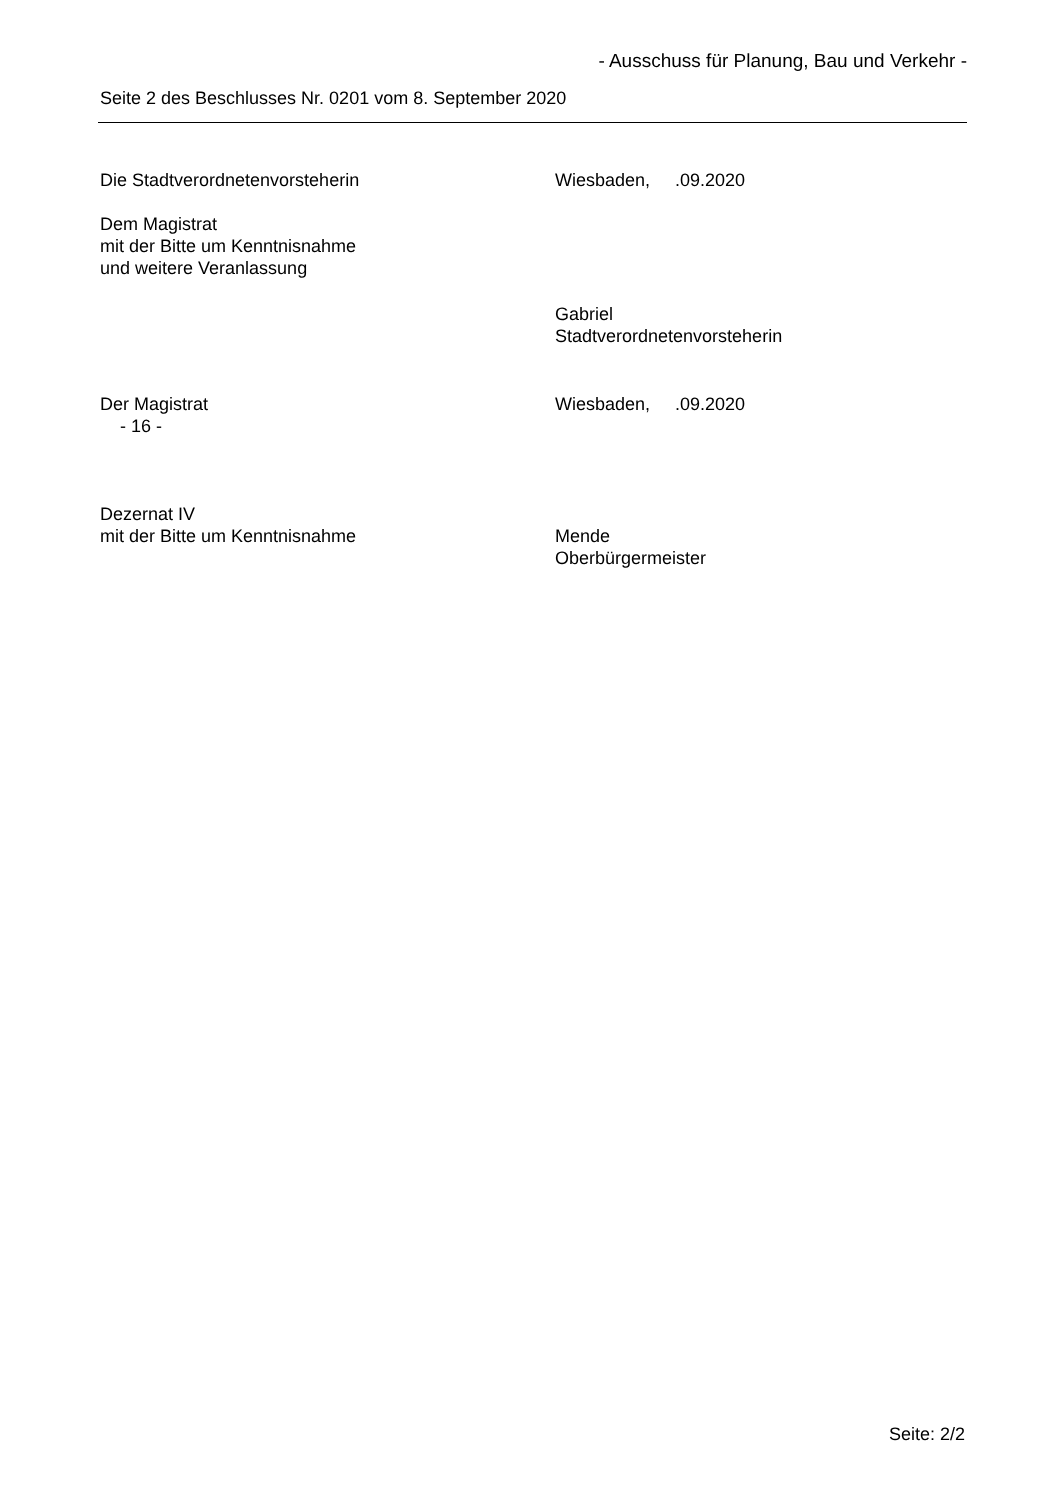- Ausschuss für Planung, Bau und Verkehr -
Seite 2 des Beschlusses Nr. 0201 vom 8. September 2020
Die Stadtverordnetenvorsteherin Wiesbaden, .09.2020
Dem Magistrat
mit der Bitte um Kenntnisnahme
und weitere Veranlassung
Gabriel
Stadtverordnetenvorsteherin
Der Magistrat
- 16 -
Wiesbaden, .09.2020
Dezernat IV
mit der Bitte um Kenntnisnahme
Mende
Oberbürgermeister
Seite: 2/2